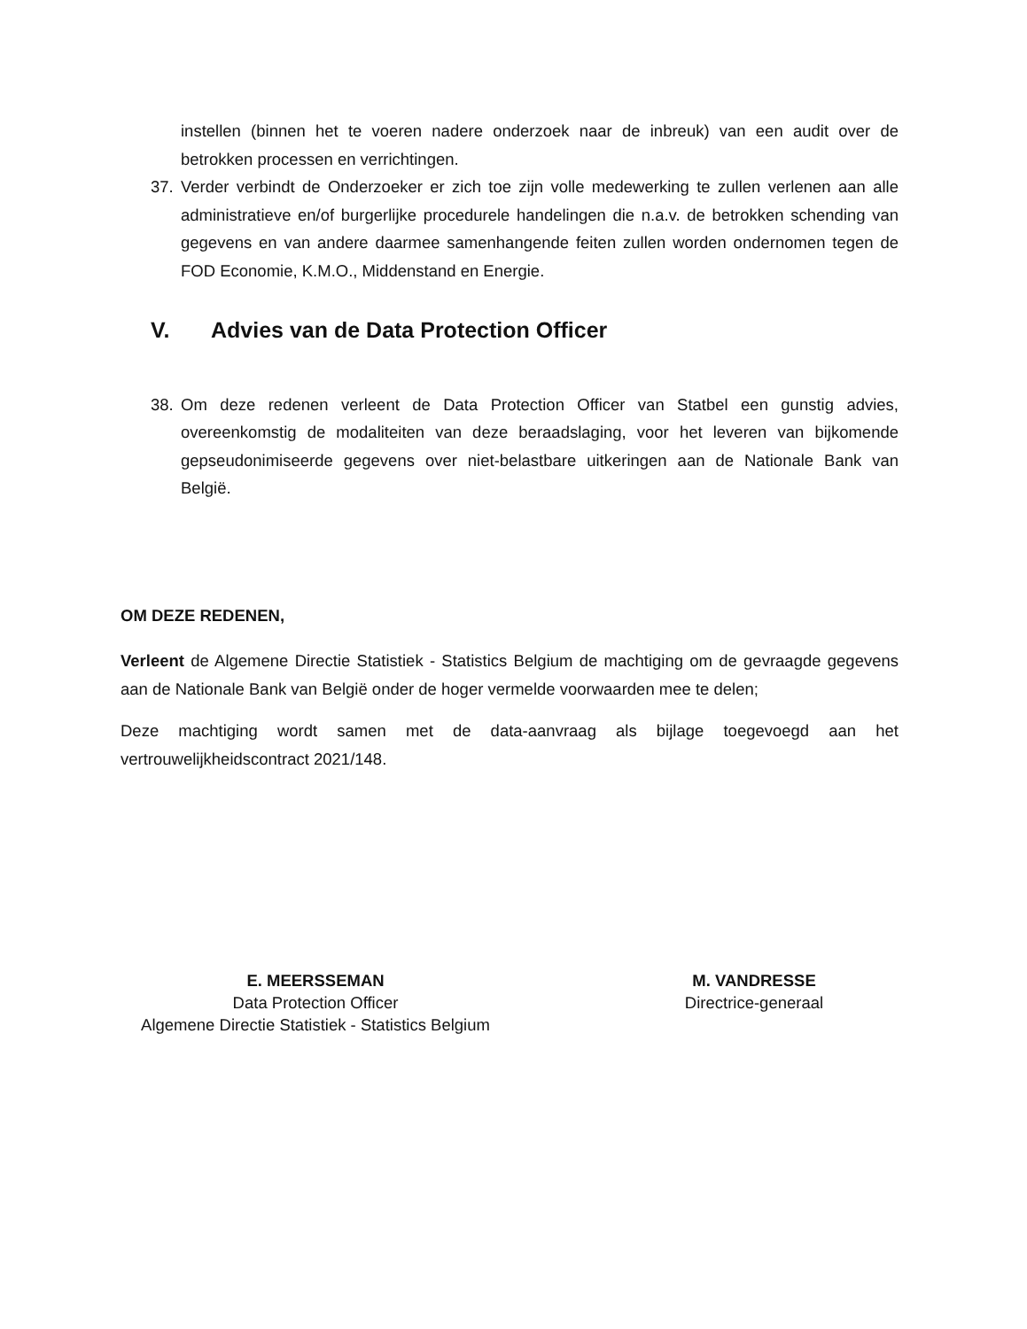instellen (binnen het te voeren nadere onderzoek naar de inbreuk) van een audit over de betrokken processen en verrichtingen.
37. Verder verbindt de Onderzoeker er zich toe zijn volle medewerking te zullen verlenen aan alle administratieve en/of burgerlijke procedurele handelingen die n.a.v. de betrokken schending van gegevens en van andere daarmee samenhangende feiten zullen worden ondernomen tegen de FOD Economie, K.M.O., Middenstand en Energie.
V. Advies van de Data Protection Officer
38. Om deze redenen verleent de Data Protection Officer van Statbel een gunstig advies, overeenkomstig de modaliteiten van deze beraadslaging, voor het leveren van bijkomende gepseudonimiseerde gegevens over niet-belastbare uitkeringen aan de Nationale Bank van België.
OM DEZE REDENEN,
Verleent de Algemene Directie Statistiek - Statistics Belgium de machtiging om de gevraagde gegevens aan de Nationale Bank van België onder de hoger vermelde voorwaarden mee te delen;
Deze machtiging wordt samen met de data-aanvraag als bijlage toegevoegd aan het vertrouwelijkheidscontract 2021/148.
E. MEERSSEMAN
Data Protection Officer
Algemene Directie Statistiek - Statistics Belgium
M. VANDRESSE
Directrice-generaal